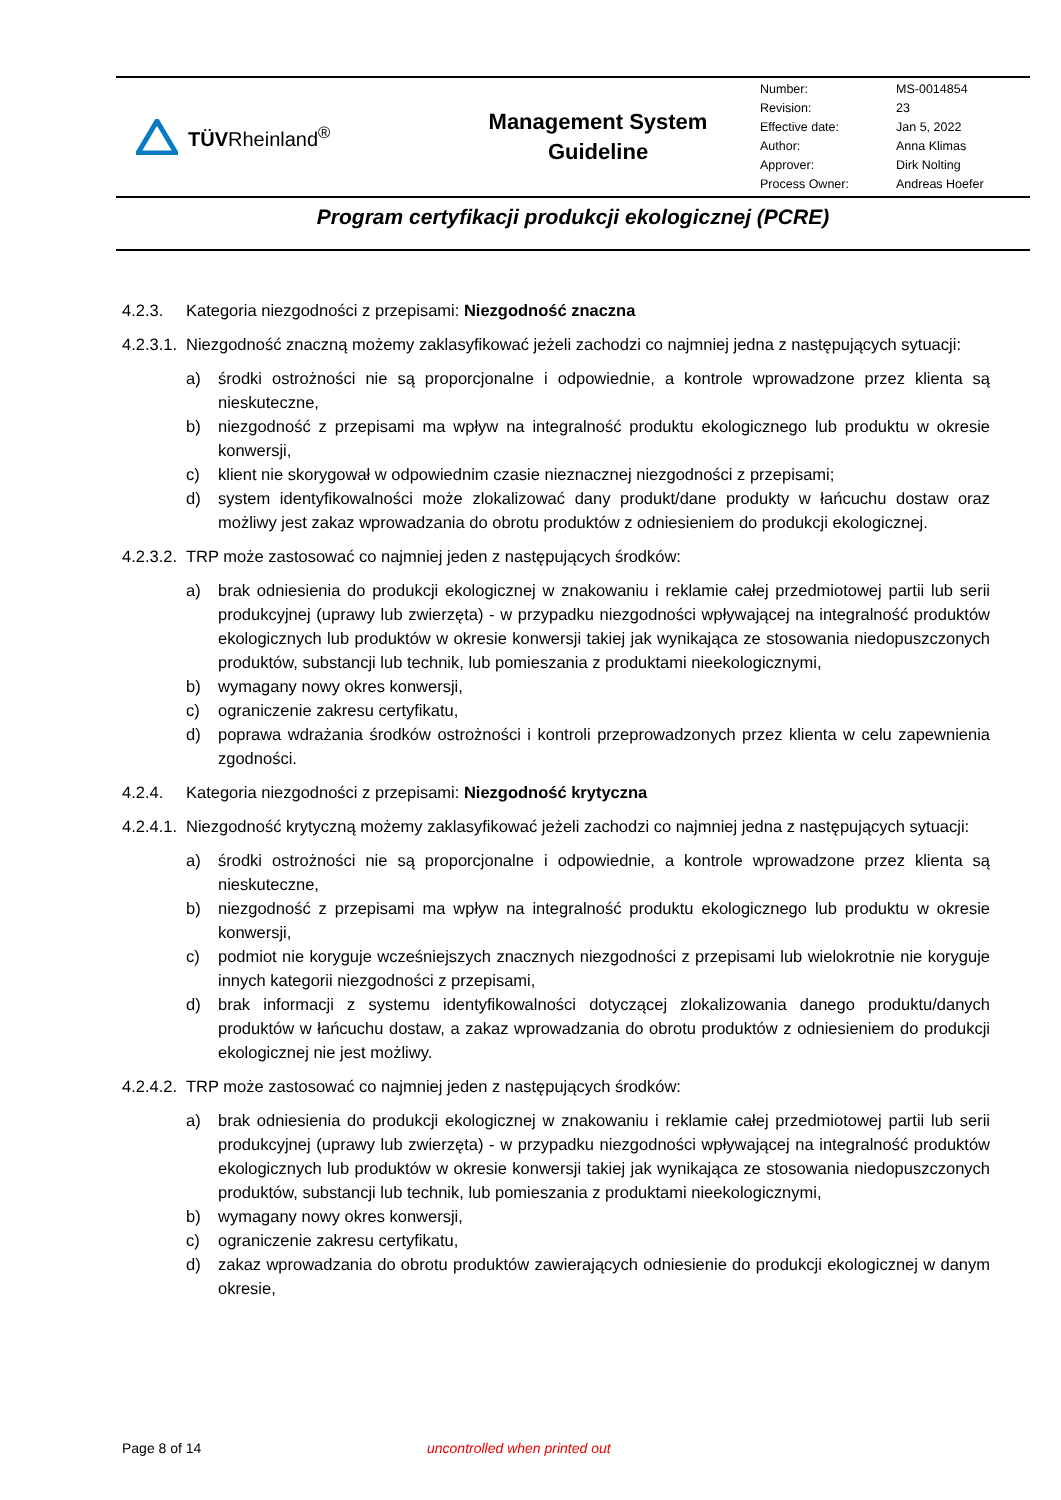TÜVRheinland<sup>®</sup>
Management System
Guideline
| Number: | MS-0014854 |
| Revision: | 23 |
| Effective date: | Jan 5, 2022 |
| Author: | Anna Klimas |
| Approver: | Dirk Nolting |
| Process Owner: | Andreas Hoefer |
Program certyfikacji produkcji ekologicznej (PCRE)
4.2.3. Kategoria niezgodności z przepisami: Niezgodność znaczna
4.2.3.1. Niezgodność znaczną możemy zaklasyfikować jeżeli zachodzi co najmniej jedna z następujących sytuacji:
a) środki ostrożności nie są proporcjonalne i odpowiednie, a kontrole wprowadzone przez klienta są nieskuteczne,
b) niezgodność z przepisami ma wpływ na integralność produktu ekologicznego lub produktu w okresie konwersji,
c) klient nie skorygował w odpowiednim czasie nieznacznej niezgodności z przepisami;
d) system identyfikowalności może zlokalizować dany produkt/dane produkty w łańcuchu dostaw oraz możliwy jest zakaz wprowadzania do obrotu produktów z odniesieniem do produkcji ekologicznej.
4.2.3.2. TRP może zastosować co najmniej jeden z następujących środków:
a) brak odniesienia do produkcji ekologicznej w znakowaniu i reklamie całej przedmiotowej partii lub serii produkcyjnej (uprawy lub zwierzęta) - w przypadku niezgodności wpływającej na integralność produktów ekologicznych lub produktów w okresie konwersji takiej jak wynikająca ze stosowania niedopuszczonych produktów, substancji lub technik, lub pomieszania z produktami nieekologicznymi,
b) wymagany nowy okres konwersji,
c) ograniczenie zakresu certyfikatu,
d) poprawa wdrażania środków ostrożności i kontroli przeprowadzonych przez klienta w celu zapewnienia zgodności.
4.2.4. Kategoria niezgodności z przepisami: Niezgodność krytyczna
4.2.4.1. Niezgodność krytyczną możemy zaklasyfikować jeżeli zachodzi co najmniej jedna z następujących sytuacji:
a) środki ostrożności nie są proporcjonalne i odpowiednie, a kontrole wprowadzone przez klienta są nieskuteczne,
b) niezgodność z przepisami ma wpływ na integralność produktu ekologicznego lub produktu w okresie konwersji,
c) podmiot nie koryguje wcześniejszych znacznych niezgodności z przepisami lub wielokrotnie nie koryguje innych kategorii niezgodności z przepisami,
d) brak informacji z systemu identyfikowalności dotyczącej zlokalizowania danego produktu/danych produktów w łańcuchu dostaw, a zakaz wprowadzania do obrotu produktów z odniesieniem do produkcji ekologicznej nie jest możliwy.
4.2.4.2. TRP może zastosować co najmniej jeden z następujących środków:
a) brak odniesienia do produkcji ekologicznej w znakowaniu i reklamie całej przedmiotowej partii lub serii produkcyjnej (uprawy lub zwierzęta) - w przypadku niezgodności wpływającej na integralność produktów ekologicznych lub produktów w okresie konwersji takiej jak wynikająca ze stosowania niedopuszczonych produktów, substancji lub technik, lub pomieszania z produktami nieekologicznymi,
b) wymagany nowy okres konwersji,
c) ograniczenie zakresu certyfikatu,
d) zakaz wprowadzania do obrotu produktów zawierających odniesienie do produkcji ekologicznej w danym okresie,
Page 8 of 14 uncontrolled when printed out